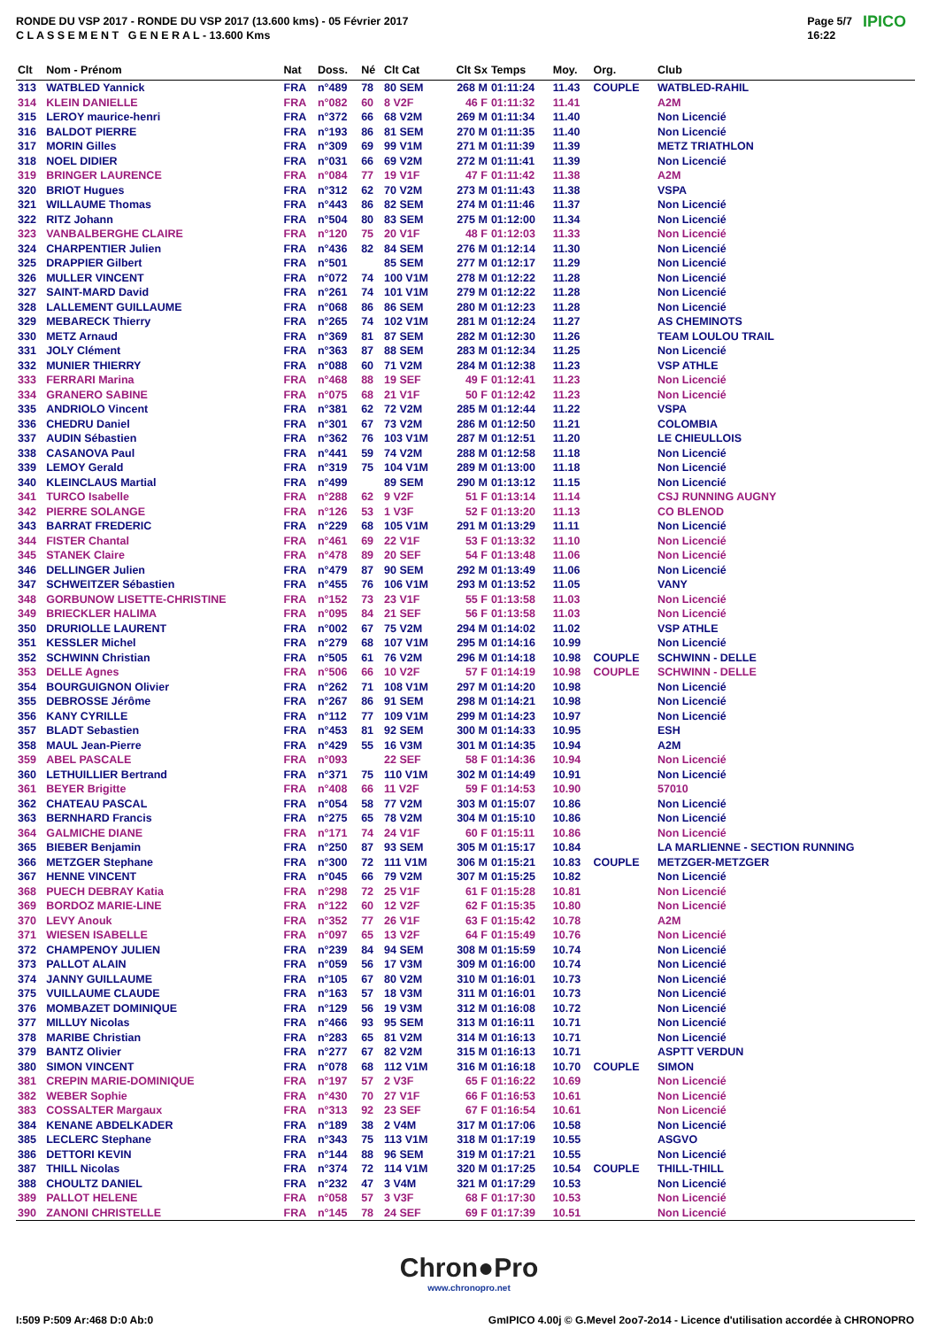RONDE DU VSP 2017 - RONDE DU VSP 2017 (13.600 kms) - 05 Février 2017
C L A S S E M E N T G E N E R A L - 13.600 Kms
Page 5/7
16:22 IPICO
| Clt | Nom - Prénom | Nat | Doss. | Né | Clt Cat | Clt Sx | Temps | Moy. | Org. | Club |
| --- | --- | --- | --- | --- | --- | --- | --- | --- | --- | --- |
| 313 | WATBLED Yannick | FRA | n°489 | 78 | 80 SEM | 268 M | 01:11:24 | 11.43 | COUPLE | WATBLED-RAHIL |
| 314 | KLEIN DANIELLE | FRA | n°082 | 60 | 8 V2F | 46 F | 01:11:32 | 11.41 | | A2M |
| 315 | LEROY maurice-henri | FRA | n°372 | 66 | 68 V2M | 269 M | 01:11:34 | 11.40 | | Non Licencié |
| 316 | BALDOT PIERRE | FRA | n°193 | 86 | 81 SEM | 270 M | 01:11:35 | 11.40 | | Non Licencié |
| 317 | MORIN Gilles | FRA | n°309 | 69 | 99 V1M | 271 M | 01:11:39 | 11.39 | | METZ TRIATHLON |
| 318 | NOEL DIDIER | FRA | n°031 | 66 | 69 V2M | 272 M | 01:11:41 | 11.39 | | Non Licencié |
| 319 | BRINGER LAURENCE | FRA | n°084 | 77 | 19 V1F | 47 F | 01:11:42 | 11.38 | | A2M |
| 320 | BRIOT Hugues | FRA | n°312 | 62 | 70 V2M | 273 M | 01:11:43 | 11.38 | | VSPA |
| 321 | WILLAUME Thomas | FRA | n°443 | 86 | 82 SEM | 274 M | 01:11:46 | 11.37 | | Non Licencié |
| 322 | RITZ Johann | FRA | n°504 | 80 | 83 SEM | 275 M | 01:12:00 | 11.34 | | Non Licencié |
| 323 | VANBALBERGHE CLAIRE | FRA | n°120 | 75 | 20 V1F | 48 F | 01:12:03 | 11.33 | | Non Licencié |
| 324 | CHARPENTIER Julien | FRA | n°436 | 82 | 84 SEM | 276 M | 01:12:14 | 11.30 | | Non Licencié |
| 325 | DRAPPIER Gilbert | FRA | n°501 | | 85 SEM | 277 M | 01:12:17 | 11.29 | | Non Licencié |
| 326 | MULLER VINCENT | FRA | n°072 | 74 | 100 V1M | 278 M | 01:12:22 | 11.28 | | Non Licencié |
| 327 | SAINT-MARD David | FRA | n°261 | 74 | 101 V1M | 279 M | 01:12:22 | 11.28 | | Non Licencié |
| 328 | LALLEMENT GUILLAUME | FRA | n°068 | 86 | 86 SEM | 280 M | 01:12:23 | 11.28 | | Non Licencié |
| 329 | MEBARECK Thierry | FRA | n°265 | 74 | 102 V1M | 281 M | 01:12:24 | 11.27 | | AS CHEMINOTS |
| 330 | METZ Arnaud | FRA | n°369 | 81 | 87 SEM | 282 M | 01:12:30 | 11.26 | | TEAM LOULOU TRAIL |
| 331 | JOLY Clément | FRA | n°363 | 87 | 88 SEM | 283 M | 01:12:34 | 11.25 | | Non Licencié |
| 332 | MUNIER THIERRY | FRA | n°088 | 60 | 71 V2M | 284 M | 01:12:38 | 11.23 | | VSP ATHLE |
| 333 | FERRARI Marina | FRA | n°468 | 88 | 19 SEF | 49 F | 01:12:41 | 11.23 | | Non Licencié |
| 334 | GRANERO SABINE | FRA | n°075 | 68 | 21 V1F | 50 F | 01:12:42 | 11.23 | | Non Licencié |
| 335 | ANDRIOLO Vincent | FRA | n°381 | 62 | 72 V2M | 285 M | 01:12:44 | 11.22 | | VSPA |
| 336 | CHEDRU Daniel | FRA | n°301 | 67 | 73 V2M | 286 M | 01:12:50 | 11.21 | | COLOMBIA |
| 337 | AUDIN Sébastien | FRA | n°362 | 76 | 103 V1M | 287 M | 01:12:51 | 11.20 | | LE CHIEULLOIS |
| 338 | CASANOVA Paul | FRA | n°441 | 59 | 74 V2M | 288 M | 01:12:58 | 11.18 | | Non Licencié |
| 339 | LEMOY Gerald | FRA | n°319 | 75 | 104 V1M | 289 M | 01:13:00 | 11.18 | | Non Licencié |
| 340 | KLEINCLAUS Martial | FRA | n°499 | | 89 SEM | 290 M | 01:13:12 | 11.15 | | Non Licencié |
| 341 | TURCO Isabelle | FRA | n°288 | 62 | 9 V2F | 51 F | 01:13:14 | 11.14 | | CSJ RUNNING AUGNY |
| 342 | PIERRE SOLANGE | FRA | n°126 | 53 | 1 V3F | 52 F | 01:13:20 | 11.13 | | CO BLENOD |
| 343 | BARRAT FREDERIC | FRA | n°229 | 68 | 105 V1M | 291 M | 01:13:29 | 11.11 | | Non Licencié |
| 344 | FISTER Chantal | FRA | n°461 | 69 | 22 V1F | 53 F | 01:13:32 | 11.10 | | Non Licencié |
| 345 | STANEK Claire | FRA | n°478 | 89 | 20 SEF | 54 F | 01:13:48 | 11.06 | | Non Licencié |
| 346 | DELLINGER Julien | FRA | n°479 | 87 | 90 SEM | 292 M | 01:13:49 | 11.06 | | Non Licencié |
| 347 | SCHWEITZER Sébastien | FRA | n°455 | 76 | 106 V1M | 293 M | 01:13:52 | 11.05 | | VANY |
| 348 | GORBUNOW LISETTE-CHRISTINE | FRA | n°152 | 73 | 23 V1F | 55 F | 01:13:58 | 11.03 | | Non Licencié |
| 349 | BRIECKLER HALIMA | FRA | n°095 | 84 | 21 SEF | 56 F | 01:13:58 | 11.03 | | Non Licencié |
| 350 | DRURIOLLE LAURENT | FRA | n°002 | 67 | 75 V2M | 294 M | 01:14:02 | 11.02 | | VSP ATHLE |
| 351 | KESSLER Michel | FRA | n°279 | 68 | 107 V1M | 295 M | 01:14:16 | 10.99 | | Non Licencié |
| 352 | SCHWINN Christian | FRA | n°505 | 61 | 76 V2M | 296 M | 01:14:18 | 10.98 | COUPLE | SCHWINN - DELLE |
| 353 | DELLE Agnes | FRA | n°506 | 66 | 10 V2F | 57 F | 01:14:19 | 10.98 | COUPLE | SCHWINN - DELLE |
| 354 | BOURGUIGNON Olivier | FRA | n°262 | 71 | 108 V1M | 297 M | 01:14:20 | 10.98 | | Non Licencié |
| 355 | DEBROSSE Jérôme | FRA | n°267 | 86 | 91 SEM | 298 M | 01:14:21 | 10.98 | | Non Licencié |
| 356 | KANY CYRILLE | FRA | n°112 | 77 | 109 V1M | 299 M | 01:14:23 | 10.97 | | Non Licencié |
| 357 | BLADT Sebastien | FRA | n°453 | 81 | 92 SEM | 300 M | 01:14:33 | 10.95 | | ESH |
| 358 | MAUL Jean-Pierre | FRA | n°429 | 55 | 16 V3M | 301 M | 01:14:35 | 10.94 | | A2M |
| 359 | ABEL PASCALE | FRA | n°093 | | 22 SEF | 58 F | 01:14:36 | 10.94 | | Non Licencié |
| 360 | LETHUILLIER Bertrand | FRA | n°371 | 75 | 110 V1M | 302 M | 01:14:49 | 10.91 | | Non Licencié |
| 361 | BEYER Brigitte | FRA | n°408 | 66 | 11 V2F | 59 F | 01:14:53 | 10.90 | | 57010 |
| 362 | CHATEAU PASCAL | FRA | n°054 | 58 | 77 V2M | 303 M | 01:15:07 | 10.86 | | Non Licencié |
| 363 | BERNHARD Francis | FRA | n°275 | 65 | 78 V2M | 304 M | 01:15:10 | 10.86 | | Non Licencié |
| 364 | GALMICHE DIANE | FRA | n°171 | 74 | 24 V1F | 60 F | 01:15:11 | 10.86 | | Non Licencié |
| 365 | BIEBER Benjamin | FRA | n°250 | 87 | 93 SEM | 305 M | 01:15:17 | 10.84 | | LA MARLIENNE - SECTION RUNNING |
| 366 | METZGER Stephane | FRA | n°300 | 72 | 111 V1M | 306 M | 01:15:21 | 10.83 | COUPLE | METZGER-METZGER |
| 367 | HENNE VINCENT | FRA | n°045 | 66 | 79 V2M | 307 M | 01:15:25 | 10.82 | | Non Licencié |
| 368 | PUECH DEBRAY Katia | FRA | n°298 | 72 | 25 V1F | 61 F | 01:15:28 | 10.81 | | Non Licencié |
| 369 | BORDOZ MARIE-LINE | FRA | n°122 | 60 | 12 V2F | 62 F | 01:15:35 | 10.80 | | Non Licencié |
| 370 | LEVY Anouk | FRA | n°352 | 77 | 26 V1F | 63 F | 01:15:42 | 10.78 | | A2M |
| 371 | WIESEN ISABELLE | FRA | n°097 | 65 | 13 V2F | 64 F | 01:15:49 | 10.76 | | Non Licencié |
| 372 | CHAMPENOY JULIEN | FRA | n°239 | 84 | 94 SEM | 308 M | 01:15:59 | 10.74 | | Non Licencié |
| 373 | PALLOT ALAIN | FRA | n°059 | 56 | 17 V3M | 309 M | 01:16:00 | 10.74 | | Non Licencié |
| 374 | JANNY GUILLAUME | FRA | n°105 | 67 | 80 V2M | 310 M | 01:16:01 | 10.73 | | Non Licencié |
| 375 | VUILLAUME CLAUDE | FRA | n°163 | 57 | 18 V3M | 311 M | 01:16:01 | 10.73 | | Non Licencié |
| 376 | MOMBAZET DOMINIQUE | FRA | n°129 | 56 | 19 V3M | 312 M | 01:16:08 | 10.72 | | Non Licencié |
| 377 | MILLUY Nicolas | FRA | n°466 | 93 | 95 SEM | 313 M | 01:16:11 | 10.71 | | Non Licencié |
| 378 | MARIBE Christian | FRA | n°283 | 65 | 81 V2M | 314 M | 01:16:13 | 10.71 | | Non Licencié |
| 379 | BANTZ Olivier | FRA | n°277 | 67 | 82 V2M | 315 M | 01:16:13 | 10.71 | | ASPTT VERDUN |
| 380 | SIMON VINCENT | FRA | n°078 | 68 | 112 V1M | 316 M | 01:16:18 | 10.70 | COUPLE | SIMON |
| 381 | CREPIN MARIE-DOMINIQUE | FRA | n°197 | 57 | 2 V3F | 65 F | 01:16:22 | 10.69 | | Non Licencié |
| 382 | WEBER Sophie | FRA | n°430 | 70 | 27 V1F | 66 F | 01:16:53 | 10.61 | | Non Licencié |
| 383 | COSSALTER Margaux | FRA | n°313 | 92 | 23 SEF | 67 F | 01:16:54 | 10.61 | | Non Licencié |
| 384 | KENANE ABDELKADER | FRA | n°189 | 38 | 2 V4M | 317 M | 01:17:06 | 10.58 | | Non Licencié |
| 385 | LECLERC Stephane | FRA | n°343 | 75 | 113 V1M | 318 M | 01:17:19 | 10.55 | | ASGVO |
| 386 | DETTORI KEVIN | FRA | n°144 | 88 | 96 SEM | 319 M | 01:17:21 | 10.55 | | Non Licencié |
| 387 | THILL Nicolas | FRA | n°374 | 72 | 114 V1M | 320 M | 01:17:25 | 10.54 | COUPLE | THILL-THILL |
| 388 | CHOULTZ DANIEL | FRA | n°232 | 47 | 3 V4M | 321 M | 01:17:29 | 10.53 | | Non Licencié |
| 389 | PALLOT HELENE | FRA | n°058 | 57 | 3 V3F | 68 F | 01:17:30 | 10.53 | | Non Licencié |
| 390 | ZANONI CHRISTELLE | FRA | n°145 | 78 | 24 SEF | 69 F | 01:17:39 | 10.51 | | Non Licencié |
Chron●Pro
www.chronopro.net
I:509 P:509 Ar:468 D:0 Ab:0
GmIPICO 4.00j © G.Mevel 2oo7-2o14 - Licence d'utilisation accordée à CHRONOPRO